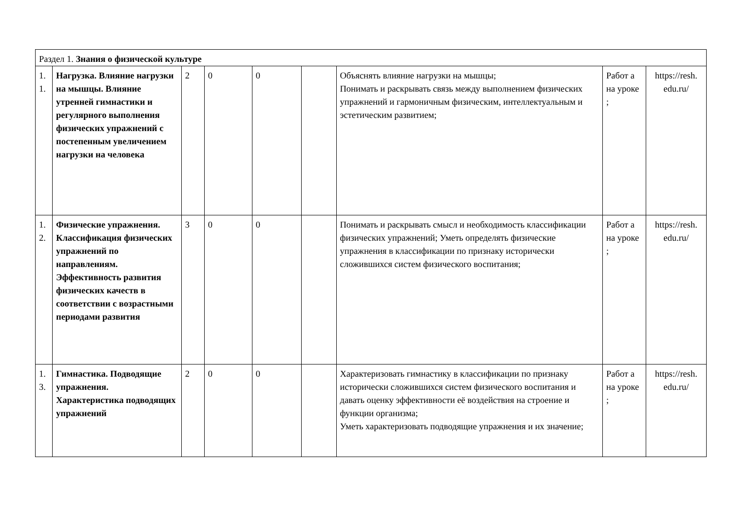| Раздел 1. Знания о физической культуре | | | | | | | | |
| 1. 1. | Нагрузка. Влияние нагрузки на мышцы. Влияние утренней гимнастики и регулярного выполнения физических упражнений с постепенным увеличением нагрузки на человека | 2 | 0 | 0 | | Объяснять влияние нагрузки на мышцы; Понимать и раскрывать связь между выполнением физических упражнений и гармоничным физическим, интеллектуальным и эстетическим развитием; | Работ а на уроке ; | https://resh. edu.ru/ |
| 1. 2. | Физические упражнения. Классификация физических упражнений по направлениям. Эффективность развития физических качеств в соответствии с возрастными периодами развития | 3 | 0 | 0 | | Понимать и раскрывать смысл и необходимость классификации физических упражнений; Уметь определять физические упражнения в классификации по признаку исторически сложившихся систем физического воспитания; | Работ а на уроке ; | https://resh. edu.ru/ |
| 1. 3. | Гимнастика. Подводящие упражнения. Характеристика подводящих упражнений | 2 | 0 | 0 | | Характеризовать гимнастику в классификации по признаку исторически сложившихся систем физического воспитания и давать оценку эффективности её воздействия на строение и функции организма; Уметь характеризовать подводящие упражнения и их значение; | Работ а на уроке ; | https://resh. edu.ru/ |